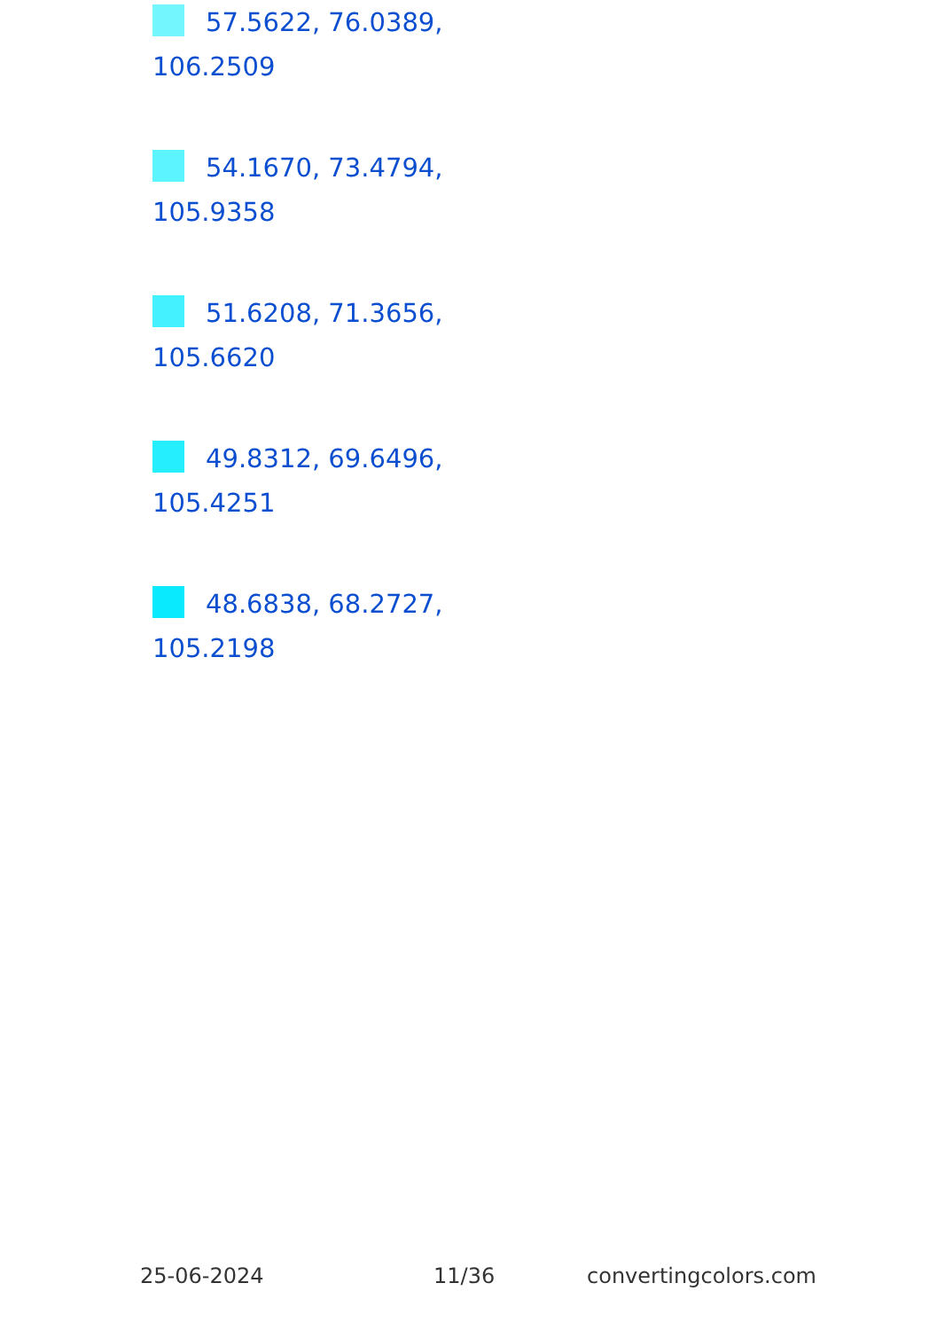57.5622, 76.0389, 106.2509
54.1670, 73.4794, 105.9358
51.6208, 71.3656, 105.6620
49.8312, 69.6496, 105.4251
48.6838, 68.2727, 105.2198
25-06-2024 11/36 convertingcolors.com